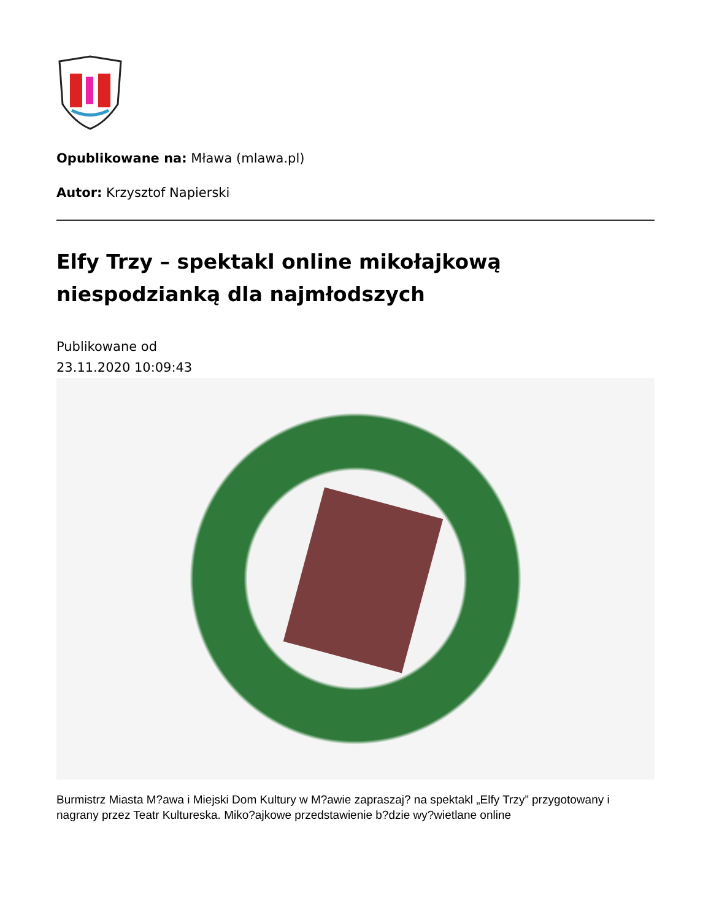Opublikowane na: Mława (mlawa.pl)
Autor: Krzysztof Napierski
Elfy Trzy – spektakl online mikołajkową niespodzianką dla najmłodszych
Publikowane od
23.11.2020 10:09:43
Burmistrz Miasta M?awa i Miejski Dom Kultury w M?awie zapraszaj? na spektakl „Elfy Trzy” przygotowany i nagrany przez Teatr Kultureska. Miko?ajkowe przedstawienie b?dzie wy?wietlane online